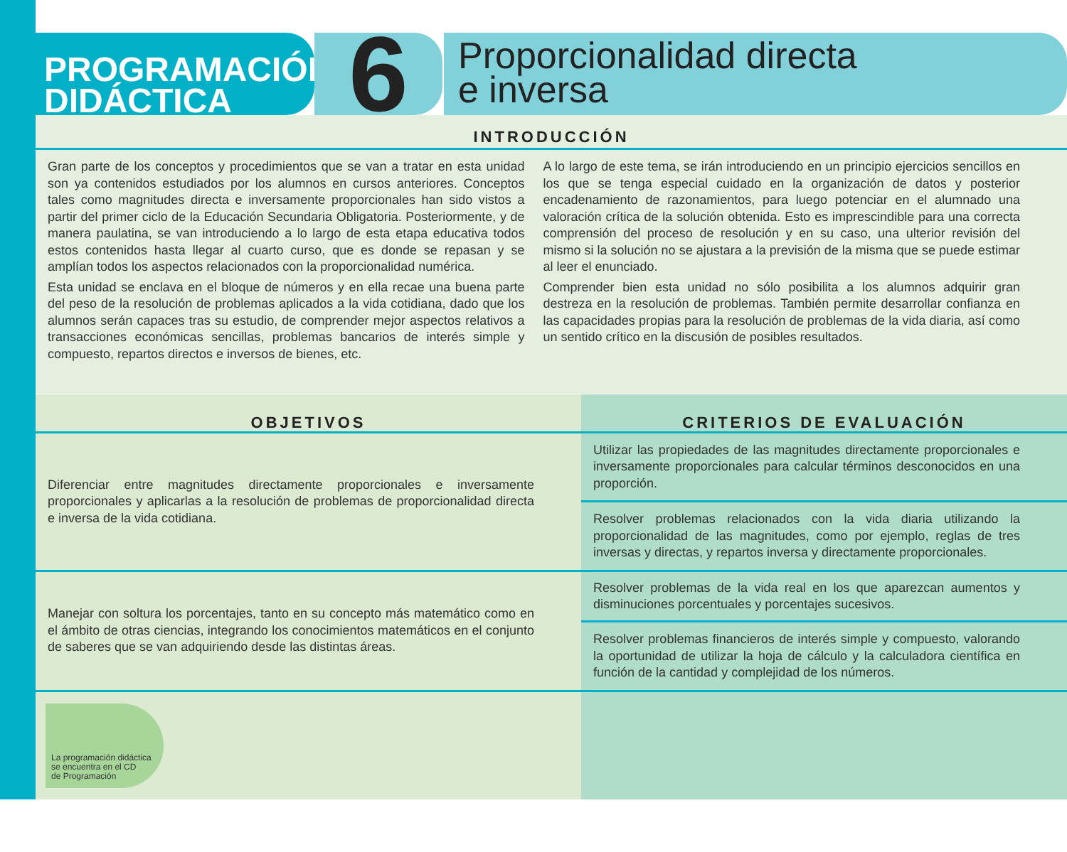PROGRAMACIÓN
DIDÁCTICA
6
Proporcionalidad directa
e inversa
INTRODUCCIÓN
Gran parte de los conceptos y procedimientos que se van a tratar en esta unidad son ya contenidos estudiados por los alumnos en cursos anteriores. Conceptos tales como magnitudes directa e inversamente proporcionales han sido vistos a partir del primer ciclo de la Educación Secundaria Obligatoria. Posteriormente, y de manera paulatina, se van introduciendo a lo largo de esta etapa educativa todos estos contenidos hasta llegar al cuarto curso, que es donde se repasan y se amplían todos los aspectos relacionados con la proporcionalidad numérica.
Esta unidad se enclava en el bloque de números y en ella recae una buena parte del peso de la resolución de problemas aplicados a la vida cotidiana, dado que los alumnos serán capaces tras su estudio, de comprender mejor aspectos relativos a transacciones económicas sencillas, problemas bancarios de interés simple y compuesto, repartos directos e inversos de bienes, etc.
A lo largo de este tema, se irán introduciendo en un principio ejercicios sencillos en los que se tenga especial cuidado en la organización de datos y posterior encadenamiento de razonamientos, para luego potenciar en el alumnado una valoración crítica de la solución obtenida. Esto es imprescindible para una correcta comprensión del proceso de resolución y en su caso, una ulterior revisión del mismo si la solución no se ajustara a la previsión de la misma que se puede estimar al leer el enunciado.
Comprender bien esta unidad no sólo posibilita a los alumnos adquirir gran destreza en la resolución de problemas. También permite desarrollar confianza en las capacidades propias para la resolución de problemas de la vida diaria, así como un sentido crítico en la discusión de posibles resultados.
| OBJETIVOS | CRITERIOS DE EVALUACIÓN |
| --- | --- |
| Diferenciar entre magnitudes directamente proporcionales e inversamente proporcionales y aplicarlas a la resolución de problemas de proporcionalidad directa e inversa de la vida cotidiana. | Utilizar las propiedades de las magnitudes directamente proporcionales e inversamente proporcionales para calcular términos desconocidos en una proporción. |
| | Resolver problemas relacionados con la vida diaria utilizando la proporcionalidad de las magnitudes, como por ejemplo, reglas de tres inversas y directas, y repartos inversa y directamente proporcionales. |
| Manejar con soltura los porcentajes, tanto en su concepto más matemático como en el ámbito de otras ciencias, integrando los conocimientos matemáticos en el conjunto de saberes que se van adquiriendo desde las distintas áreas. | Resolver problemas de la vida real en los que aparezcan aumentos y disminuciones porcentuales y porcentajes sucesivos. |
| | Resolver problemas financieros de interés simple y compuesto, valorando la oportunidad de utilizar la hoja de cálculo y la calculadora científica en función de la cantidad y complejidad de los números. |
| La programación didáctica se encuentra en el CD de Programación | |